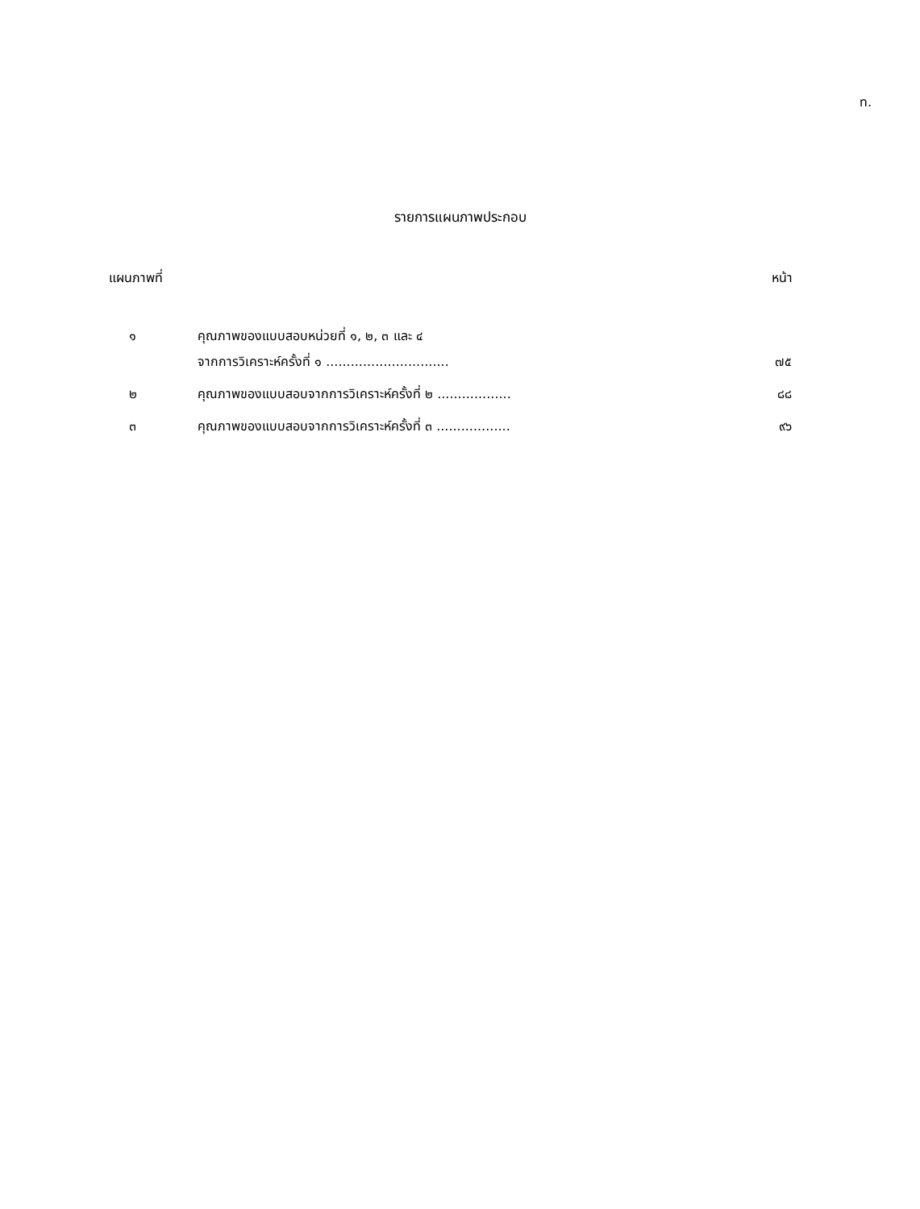ท.
รายการแผนภาพประกอบ
แผนภาพที่ หน้า
| ๑ | คุณภาพของแบบสอบหน่วยที่ ๑, ๒, ๓ และ ๔ จากการวิเคราะห์ครั้งที่ ๑ .............................. | ๗๕ |
| ๒ | คุณภาพของแบบสอบจากการวิเคราะห์ครั้งที่ ๒ .................. | ๘๘ |
| ๓ | คุณภาพของแบบสอบจากการวิเคราะห์ครั้งที่ ๓ .................. | ๙๖ |